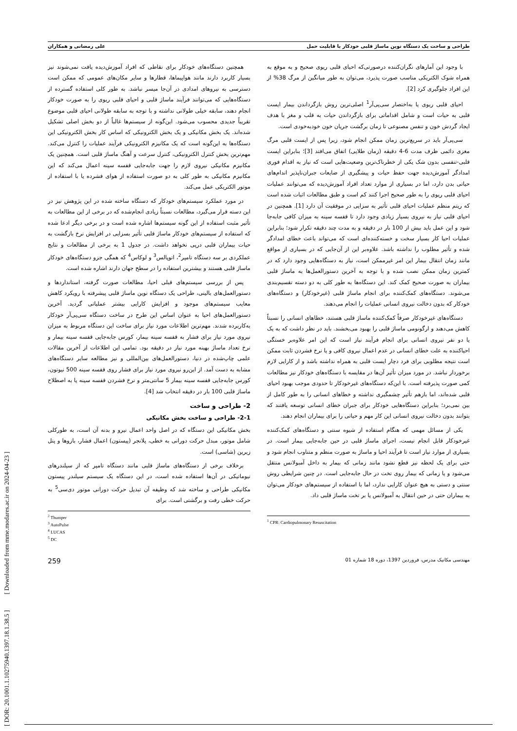طراحی و ساخت یک دستگاه نوین ماساژ قلبی خودکار با قابلیت حمل علی رمضانی و همکاران
با وجود این آمارهای نگران‌کننده درصورتی‌که احیای قلبی ریوی صحیح و به موقع به همراه شوک الکتریکی مناسب صورت پذیرد، می‌توان به طور میانگین از مرگ 38% از این افراد جلوگیری کرد [2].
احیای قلبی ریوی یا به‌اختصار سی‌پی‌آر<sup>1</sup> اصلی‌ترین روش بازگرداندن بیمار ایست قلبی به حیات است و شامل اقداماتی برای بازگرداندن حیات به قلب و مغز با هدف ایجاد گردش خون و تنفس مصنوعی تا زمان برگشت جریان خون خودبه‌خودی است.
سی‌پی‌آر باید در سریع‌ترین زمان ممکن انجام شود، زیرا پس از ایست قلبی مرگ مغزی دائمی ظرف مدت 6-4 دقیقه (زمان طلایی) اتفاق می‌افتد [3]؛ بنابراین ایست قلبی-تنفسی بدون شک یکی از خطرناک‌ترین وضعیت‌هایی است که نیاز به اقدام فوری امدادگر آموزش‌دیده جهت حفظ حیات و پیشگیری از ضایعات جبران‌ناپذیر اندام‌های حیاتی بدن دارد، اما در بسیاری از موارد تعداد افراد آموزش‌دیده که می‌توانند عملیات احیای قلبی ریوی را به طور صحیح اجرا کنند کم است و طبق مطالعات اثبات شده است که ریتم منظم عملیات احیای قلبی تأثیر به سزایی در موفقیت آن دارد [1]. همچنین در احیای قلبی نیاز به نیروی بسیار زیادی وجود دارد تا قفسه سینه به میزان کافی جابه‌جا شود و این عمل باید بیش از 100 بار در دقیقه و به مدت چند دقیقه تکرار شود؛ بنابراین عملیات احیا کار بسیار سخت و خسته‌کننده‌ای است که می‌تواند باعث خطای امدادگر شده و تأثیر مطلوب را نداشته باشد. علاوه‌بر این از آن‌جایی که در بسیاری از مواقع مانند زمان انتقال بیمار این امر غیرممکن است، نیاز به دستگاه‌هایی وجود دارد که در کمترین زمان ممکن نصب شده و با توجه به آخرین دستورالعمل‌ها به ماساژ قلبی بیماران به صورت صحیح کمک کند. این دستگاه‌ها به طور کلی به دو دسته تقسیم‌بندی می‌شوند. دستگاه‌های کمک‌کننده برای انجام ماساژ قلبی (غیرخودکار) و دستگاه‌های خودکار که بدون دخالت نیروی انسانی عملیات را انجام می‌دهند.
دستگاه‌های غیرخودکار صرفاً کمک‌کننده ماساژ قلبی هستند، خطاهای انسانی را نسبتاً کاهش می‌دهند و ارگونومی ماساژ قلبی را بهبود می‌بخشند. باید در نظر داشت که به یک یا دو نفر نیروی انسانی برای انجام فرآیند نیاز است که این امر علاوه‌بر خستگی احیاکننده به علت خطای انسانی در عدم اعمال نیروی کافی و یا نرخ فشردن ثابت ممکن است نتیجه مطلوبی برای فرد دچار ایست قلبی به همراه نداشته باشد و از کارایی لازم برخوردار نباشد. در مورد میزان تأثیر آن‌ها در مقایسه با دستگاه‌های خودکار نیز مطالعات کمی صورت پذیرفته است. با این‌که دستگاه‌های غیرخودکار تا حدودی موجب بهبود احیای قلبی شده‌اند، اما بازهم تأثیر چشمگیری نداشته و خطاهای انسانی را به طور کامل از بین نمی‌برد؛ بنابراین دستگاه‌هایی خودکار برای جبران خطای انسانی توسعه یافتند که بتوانند بدون دخالت نیروی انسانی این کار مهم و حیاتی را برای بیماران انجام دهند.
یکی از مسائل مهمی که هنگام استفاده از شیوه سنتی و دستگاه‌های کمک‌کننده غیرخودکار قابل انجام نیست، اجرای ماساژ قلبی در حین جابه‌جایی بیمار است. در بسیاری از موارد نیاز است تا فرآیند احیا و ماساژ به صورت منظم و متناوب انجام شود و حتی برای یک لحظه نیز قطع نشود مانند زمانی که بیمار به داخل آمبولانس منتقل می‌شود و یا زمانی که بیمار روی تخت در حال جابه‌جایی است. در چنین شرایطی روش سنتی و دستی به هیچ عنوان کارایی ندارد، اما با استفاده از سیستم‌های خودکار می‌توان به بیماران حتی در حین انتقال به آمبولانس یا بر تخت ماساژ قلبی داد.
<sup>1</sup> CPR: Cardiopulmonary Resuscitation
همچنین دستگاه‌های خودکار برای نقاطی که افراد آموزش‌دیده یافت نمی‌شوند نیز بسیار کاربرد دارند مانند هواپیماها، قطارها و سایر مکان‌های عمومی که ممکن است دسترسی به نیروهای امدادی در آن‌جا میسر نباشد. به طور کلی استفاده گسترده از دستگاه‌هایی که می‌توانند فرآیند ماساژ قلبی و احیای قلبی ریوی را به صورت خودکار انجام دهند، سابقه خیلی طولانی نداشته و با توجه به سابقه طولانی احیای قلبی موضوع تقریباً جدیدی محسوب می‌شود. این‌گونه از سیستم‌ها غالباً از دو بخش اصلی تشکیل شده‌اند. یک بخش مکانیکی و یک بخش الکترونیکی که اساس کار بخش الکترونیکی این دستگاه‌ها به این‌گونه است که یک مکانیزم الکترونیکی فرآیند عملیات را کنترل می‌کند. مهم‌ترین بخش کنترل الکترونیکی، کنترل سرعت و آهنگ ماساژ قلبی است. همچنین یک مکانیزم مکانیکی نیروی لازم را جهت جابه‌جایی قفسه سینه اعمال می‌کند که این مکانیزم مکانیکی به طور کلی به دو صورت استفاده از هوای فشرده یا با استفاده از موتور الکتریکی عمل می‌کند.
در مورد عملکرد سیستم‌های خودکار که دستگاه ساخته شده در این پژوهش نیز در این دسته قرار می‌گیرد، مطالعات نسبتاً زیادی انجام‌شده که در برخی از این مطالعات به تأثیر مثبت استفاده از این گونه سیستم‌ها اشاره شده است و در برخی دیگر ادعا شده که استفاده از سیستم‌های خودکار ماساژ قلبی تأثیر بسزایی در افزایش نرخ بازگشت به حیات بیماران قلبی درپی نخواهد داشت. در جدول 1 به برخی از مطالعات و نتایج عملکردی بر سه دستگاه تامپر<sup>2</sup>، اتوپالس<sup>3</sup> و لوکاس<sup>4</sup> که همگی جزو دستگاه‌های خودکار ماساژ قلبی هستند و بیشترین استفاده را در سطح جهان دارند اشاره شده است.
پس از بررسی سیستم‌های قبلی احیا، مطالعات صورت گرفته، استانداردها و دستورالعمل‌های بالینی، طراحی یک دستگاه نوین ماساژ قلبی پیشرفته با رویکرد کاهش معایب سیستم‌های موجود و افزایش کارایی بیشتر عملیاتی گردید. آخرین دستورالعمل‌های احیا به عنوان اساس این طرح در ساخت دستگاه سی‌پی‌آر خودکار به‌کاربرده شدند. مهم‌ترین اطلاعات مورد نیاز برای ساخت این دستگاه مربوط به میزان نیروی مورد نیاز برای فشار به قفسه سینه بیمار، کورس جابه‌جایی قفسه سینه بیمار و نرخ تعداد ماساژ بهینه مورد نیاز در دقیقه بود. تمامی این اطلاعات از آخرین مقالات علمی چاپ‌شده در دنیا، دستورالعمل‌های بین‌المللی و نیز مطالعه سایر دستگاه‌های مشابه به دست آمد. از این‌رو نیروی مورد نیاز برای فشار روی قفسه سینه 500 نیوتون، کورس جابه‌جایی قفسه سینه بیمار 5 سانتی‌متر و نرخ فشردن قفسه سینه یا به اصطلاح ماساژ قلبی 100 بار در دقیقه انتخاب شد [4].
2- طراحی و ساخت
2-1- طراحی و ساخت بخش مکانیکی
بخش مکانیکی این دستگاه که در اصل واحد اعمال نیرو و بدنه آن است، به طورکلی شامل موتور، مبدل حرکت دورانی به خطی، پلانجر (پیستون) اعمال فشار، بازوها و پنل زیرین (شاسی) است.
برخلاف برخی از دستگاه‌های ماساژ قلبی مانند دستگاه تامپر که از سیلندرهای نیوماتیکی در آن‌ها استفاده شده است، در این دستگاه یک سیستم سیلندر پیستون مکانیکی طراحی و ساخته شد که وظیفه آن تبدیل حرکت دورانی موتور دی‌سی<sup>5</sup> به حرکت خطی رفت و برگشتی است. برای
<sup>2</sup> Thumper
<sup>3</sup> AutoPulse
<sup>4</sup> LUCAS
<sup>5</sup> DC
مهندسی مکانیک مدرس، فروردین 1397، دوره 18 شماره 01 259
[ DOR: 20.1001.1.10275940.1397.18.1.38.5 ] [ Downloaded from mme.modares.ac.ir on 2024-04-23 ]